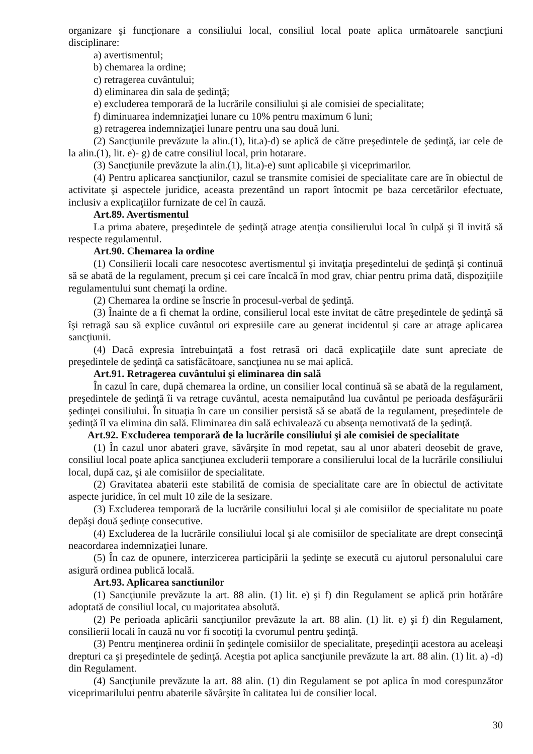organizare şi funcţionare a consiliului local, consiliul local poate aplica următoarele sancţiuni disciplinare:
a) avertismentul;
b) chemarea la ordine;
c) retragerea cuvântului;
d) eliminarea din sala de şedinţă;
e) excluderea temporară de la lucrările consiliului şi ale comisiei de specialitate;
f) diminuarea indemnizaţiei lunare cu 10% pentru maximum 6 luni;
g) retragerea indemnizaţiei lunare pentru una sau două luni.
(2) Sancţiunile prevăzute la alin.(1), lit.a)-d) se aplică de către preşedintele de şedinţă, iar cele de la alin.(1), lit. e)- g) de catre consiliul local, prin hotarare.
(3) Sancţiunile prevăzute la alin.(1), lit.a)-e) sunt aplicabile şi viceprimarilor.
(4) Pentru aplicarea sancţiunilor, cazul se transmite comisiei de specialitate care are în obiectul de activitate şi aspectele juridice, aceasta prezentând un raport întocmit pe baza cercetărilor efectuate, inclusiv a explicaţiilor furnizate de cel în cauză.
Art.89. Avertismentul
La prima abatere, preşedintele de şedinţă atrage atenţia consilierului local în culpă şi îl invită să respecte regulamentul.
Art.90. Chemarea la ordine
(1) Consilierii locali care nesocotesc avertismentul şi invitaţia preşedintelui de şedinţă şi continuă să se abată de la regulament, precum şi cei care încalcă în mod grav, chiar pentru prima dată, dispoziţiile regulamentului sunt chemaţi la ordine.
(2) Chemarea la ordine se înscrie în procesul-verbal de şedinţă.
(3) Înainte de a fi chemat la ordine, consilierul local este invitat de către preşedintele de şedinţă să îşi retragă sau să explice cuvântul ori expresiile care au generat incidentul şi care ar atrage aplicarea sancţiunii.
(4) Dacă expresia întrebuinţată a fost retrasă ori dacă explicaţiile date sunt apreciate de preşedintele de şedinţă ca satisfăcătoare, sancţiunea nu se mai aplică.
Art.91. Retragerea cuvântului şi eliminarea din sală
În cazul în care, după chemarea la ordine, un consilier local continuă să se abată de la regulament, preşedintele de şedinţă îi va retrage cuvântul, acesta nemaiputând lua cuvântul pe perioada desfăşurării şedinţei consiliului. În situaţia în care un consilier persistă să se abată de la regulament, preşedintele de şedinţă îl va elimina din sală. Eliminarea din sală echivalează cu absenţa nemotivată de la şedinţă.
Art.92. Excluderea temporară de la lucrările consiliului şi ale comisiei de specialitate
(1) În cazul unor abateri grave, săvârşite în mod repetat, sau al unor abateri deosebit de grave, consiliul local poate aplica sancţiunea excluderii temporare a consilierului local de la lucrările consiliului local, după caz, şi ale comisiilor de specialitate.
(2) Gravitatea abaterii este stabilită de comisia de specialitate care are în obiectul de activitate aspecte juridice, în cel mult 10 zile de la sesizare.
(3) Excluderea temporară de la lucrările consiliului local şi ale comisiilor de specialitate nu poate depăşi două şedinţe consecutive.
(4) Excluderea de la lucrările consiliului local şi ale comisiilor de specialitate are drept consecinţă neacordarea indemnizaţiei lunare.
(5) În caz de opunere, interzicerea participării la şedinţe se execută cu ajutorul personalului care asigură ordinea publică locală.
Art.93. Aplicarea sanctiunilor
(1) Sancţiunile prevăzute la art. 88 alin. (1) lit. e) şi f) din Regulament se aplică prin hotărâre adoptată de consiliul local, cu majoritatea absolută.
(2) Pe perioada aplicării sancţiunilor prevăzute la art. 88 alin. (1) lit. e) şi f) din Regulament, consilierii locali în cauză nu vor fi socotiţi la cvorumul pentru şedinţă.
(3) Pentru menţinerea ordinii în şedinţele comisiilor de specialitate, preşedinţii acestora au aceleaşi drepturi ca şi preşedintele de şedinţă. Aceştia pot aplica sancţiunile prevăzute la art. 88 alin. (1) lit. a) -d) din Regulament.
(4) Sancţiunile prevăzute la art. 88 alin. (1) din Regulament se pot aplica în mod corespunzător viceprimarilului pentru abaterile săvârşite în calitatea lui de consilier local.
30